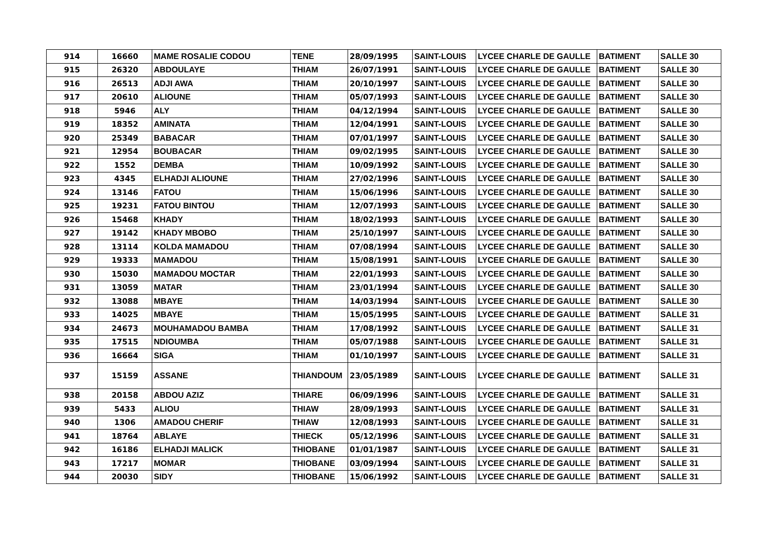| 914 | 16660 | MAME ROSALIE CODOU | TENE | 28/09/1995 | SAINT-LOUIS | LYCEE CHARLE DE GAULLE | BATIMENT | SALLE 30 |
| 915 | 26320 | ABDOULAYE | THIAM | 26/07/1991 | SAINT-LOUIS | LYCEE CHARLE DE GAULLE | BATIMENT | SALLE 30 |
| 916 | 26513 | ADJI AWA | THIAM | 20/10/1997 | SAINT-LOUIS | LYCEE CHARLE DE GAULLE | BATIMENT | SALLE 30 |
| 917 | 20610 | ALIOUNE | THIAM | 05/07/1993 | SAINT-LOUIS | LYCEE CHARLE DE GAULLE | BATIMENT | SALLE 30 |
| 918 | 5946 | ALY | THIAM | 04/12/1994 | SAINT-LOUIS | LYCEE CHARLE DE GAULLE | BATIMENT | SALLE 30 |
| 919 | 18352 | AMINATA | THIAM | 12/04/1991 | SAINT-LOUIS | LYCEE CHARLE DE GAULLE | BATIMENT | SALLE 30 |
| 920 | 25349 | BABACAR | THIAM | 07/01/1997 | SAINT-LOUIS | LYCEE CHARLE DE GAULLE | BATIMENT | SALLE 30 |
| 921 | 12954 | BOUBACAR | THIAM | 09/02/1995 | SAINT-LOUIS | LYCEE CHARLE DE GAULLE | BATIMENT | SALLE 30 |
| 922 | 1552 | DEMBA | THIAM | 10/09/1992 | SAINT-LOUIS | LYCEE CHARLE DE GAULLE | BATIMENT | SALLE 30 |
| 923 | 4345 | ELHADJI ALIOUNE | THIAM | 27/02/1996 | SAINT-LOUIS | LYCEE CHARLE DE GAULLE | BATIMENT | SALLE 30 |
| 924 | 13146 | FATOU | THIAM | 15/06/1996 | SAINT-LOUIS | LYCEE CHARLE DE GAULLE | BATIMENT | SALLE 30 |
| 925 | 19231 | FATOU BINTOU | THIAM | 12/07/1993 | SAINT-LOUIS | LYCEE CHARLE DE GAULLE | BATIMENT | SALLE 30 |
| 926 | 15468 | KHADY | THIAM | 18/02/1993 | SAINT-LOUIS | LYCEE CHARLE DE GAULLE | BATIMENT | SALLE 30 |
| 927 | 19142 | KHADY MBOBO | THIAM | 25/10/1997 | SAINT-LOUIS | LYCEE CHARLE DE GAULLE | BATIMENT | SALLE 30 |
| 928 | 13114 | KOLDA MAMADOU | THIAM | 07/08/1994 | SAINT-LOUIS | LYCEE CHARLE DE GAULLE | BATIMENT | SALLE 30 |
| 929 | 19333 | MAMADOU | THIAM | 15/08/1991 | SAINT-LOUIS | LYCEE CHARLE DE GAULLE | BATIMENT | SALLE 30 |
| 930 | 15030 | MAMADOU MOCTAR | THIAM | 22/01/1993 | SAINT-LOUIS | LYCEE CHARLE DE GAULLE | BATIMENT | SALLE 30 |
| 931 | 13059 | MATAR | THIAM | 23/01/1994 | SAINT-LOUIS | LYCEE CHARLE DE GAULLE | BATIMENT | SALLE 30 |
| 932 | 13088 | MBAYE | THIAM | 14/03/1994 | SAINT-LOUIS | LYCEE CHARLE DE GAULLE | BATIMENT | SALLE 30 |
| 933 | 14025 | MBAYE | THIAM | 15/05/1995 | SAINT-LOUIS | LYCEE CHARLE DE GAULLE | BATIMENT | SALLE 31 |
| 934 | 24673 | MOUHAMADOU BAMBA | THIAM | 17/08/1992 | SAINT-LOUIS | LYCEE CHARLE DE GAULLE | BATIMENT | SALLE 31 |
| 935 | 17515 | NDIOUMBA | THIAM | 05/07/1988 | SAINT-LOUIS | LYCEE CHARLE DE GAULLE | BATIMENT | SALLE 31 |
| 936 | 16664 | SIGA | THIAM | 01/10/1997 | SAINT-LOUIS | LYCEE CHARLE DE GAULLE | BATIMENT | SALLE 31 |
| 937 | 15159 | ASSANE | THIANDOUM | 23/05/1989 | SAINT-LOUIS | LYCEE CHARLE DE GAULLE | BATIMENT | SALLE 31 |
| 938 | 20158 | ABDOU AZIZ | THIARE | 06/09/1996 | SAINT-LOUIS | LYCEE CHARLE DE GAULLE | BATIMENT | SALLE 31 |
| 939 | 5433 | ALIOU | THIAW | 28/09/1993 | SAINT-LOUIS | LYCEE CHARLE DE GAULLE | BATIMENT | SALLE 31 |
| 940 | 1306 | AMADOU CHERIF | THIAW | 12/08/1993 | SAINT-LOUIS | LYCEE CHARLE DE GAULLE | BATIMENT | SALLE 31 |
| 941 | 18764 | ABLAYE | THIECK | 05/12/1996 | SAINT-LOUIS | LYCEE CHARLE DE GAULLE | BATIMENT | SALLE 31 |
| 942 | 16186 | ELHADJI MALICK | THIOBANE | 01/01/1987 | SAINT-LOUIS | LYCEE CHARLE DE GAULLE | BATIMENT | SALLE 31 |
| 943 | 17217 | MOMAR | THIOBANE | 03/09/1994 | SAINT-LOUIS | LYCEE CHARLE DE GAULLE | BATIMENT | SALLE 31 |
| 944 | 20030 | SIDY | THIOBANE | 15/06/1992 | SAINT-LOUIS | LYCEE CHARLE DE GAULLE | BATIMENT | SALLE 31 |